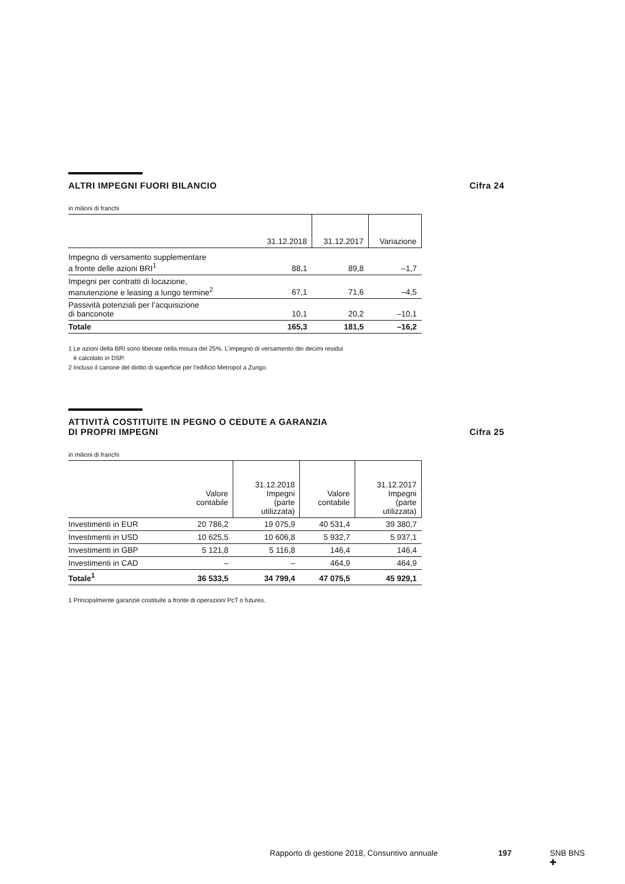ALTRI IMPEGNI FUORI BILANCIO Cifra 24
in milioni di franchi
| | 31.12.2018 | 31.12.2017 | Variazione |
| --- | --- | --- | --- |
| Impegno di versamento supplementare a fronte delle azioni BRI<sup>1</sup> | 88,1 | 89,8 | –1,7 |
| Impegni per contratti di locazione, manutenzione e leasing a lungo termine<sup>2</sup> | 67,1 | 71,6 | –4,5 |
| Passività potenziali per l’acquisizione di banconote | 10,1 | 20,2 | –10,1 |
| Totale | 165,3 | 181,5 | –16,2 |
1 Le azioni della BRI sono liberate nella misura del 25%. L’impegno di versamento dei decimi residui
è calcolato in DSP.
2 Incluso il canone del diritto di superficie per l’edificio Metropol a Zurigo.
ATTIVITÀ COSTITUITE IN PEGNO O CEDUTE A GARANZIA
DI PROPRI IMPEGNI
Cifra 25
in milioni di franchi
| | Valore contabile | 31.12.2018 Impegni (parte utilizzata) | Valore contabile | 31.12.2017 Impegni (parte utilizzata) |
| --- | --- | --- | --- | --- |
| Investimenti in EUR | 20 786,2 | 19 075,9 | 40 531,4 | 39 380,7 |
| Investimenti in USD | 10 625,5 | 10 606,8 | 5 932,7 | 5 937,1 |
| Investimenti in GBP | 5 121,8 | 5 116,8 | 146,4 | 146,4 |
| Investimenti in CAD | – | – | 464,9 | 464,9 |
| Totale<sup>1</sup> | 36 533,5 | 34 799,4 | 47 075,5 | 45 929,1 |
1 Principalmente garanzie costituite a fronte di operazioni PcT o futures.
Rapporto di gestione 2018, Consuntivo annuale 197 SNB BNS ✚